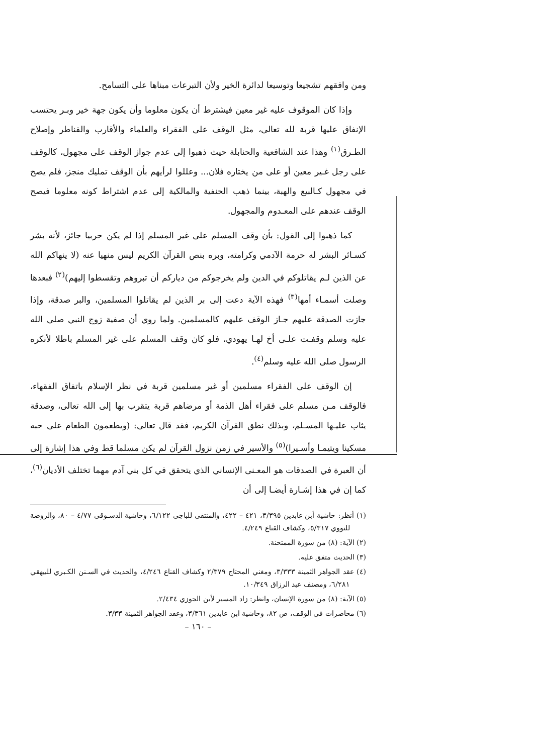ومن وافقهم تشجيعا وتوسيعا لدائرة الخير ولأن التبرعات مبناها على التسامح.
وإذا كان الموقوف عليه غير معين فيشترط أن يكون معلوما وأن يكون جهة خير وبـر يحتسب الإنفاق عليها قربة لله تعالى، مثل الوقف على الفقراء والعلماء والأقارب والقناطر وإصلاح الطـرق<sup>(١)</sup> وهذا عند الشافعية والحنابلة حيث ذهبوا إلى عدم جواز الوقف على مجهول، كالوقف على رجل غـير معين أو على من يختاره فلان... وعللوا لرأيهم بأن الوقف تمليك منجز، فلم يصح في مجهول كـالبيع والهبة، بينما ذهب الحنفية والمالكية إلى عدم اشتراط كونه معلوما فيصح الوقف عندهم على المعـدوم والمجهول.
كما ذهبوا إلى القول: بأن وقف المسلم على غير المسلم إذا لم يكن حربيا جائز، لأنه بشر كسـائر البشر له حرمة الآدمي وكرامته، وبره بنص القرآن الكريم ليس منهيا عنه (لا ينهاكم الله عن الذين لـم يقاتلوكم في الدين ولم يخرجوكم من دياركم أن تبروهم وتقسطوا إليهم)<sup>(٢)</sup> فبعدها وصلت أسمـاء أمها<sup>(٣)</sup> فهذه الآية دعت إلى بر الذين لم يقاتلوا المسلمين، والبر صدقة، وإذا جازت الصدقة عليهم جـاز الوقف عليهم كالمسلمين. ولما روي أن صفية زوج النبي صلى الله عليه وسلم وقفـت علـى أخ لهـا يهودي، فلو كان وقف المسلم على غير المسلم باطلا لأنكره الرسول صلى الله عليه وسلم<sup>(٤)</sup>.
إن الوقف على الفقراء مسلمين أو غير مسلمين قربة في نظر الإسلام باتفاق الفقهاء، فالوقف مـن مسلم على فقراء أهل الذمة أو مرضاهم قربة يتقرب بها إلى الله تعالى، وصدقة يثاب عليـها المسـلم، وبذلك نطق القرآن الكريم، فقد قال تعالى: (ويطعمون الطعام على حبه مسكينا ويتيمـا وأسـيرا)<sup>(٥)</sup> والأسير في زمن نزول القرآن لم يكن مسلما قط وفي هذا إشارة إلى أن العبرة في الصدقات هو المعـنى الإنساني الذي يتحقق في كل بني آدم مهما تختلف الأديان<sup>(٦)</sup>، كما إن في هذا إشـارة أيضـا إلى أن
(١) أنظر: حاشية أبن عابدين ٣/٣٩٥، ٤٢١ – ٤٢٢، والمنتقى للباجي ٦/١٢٢، وحاشية الدسـوقي ٤/٧٧ – ٨٠، والروضة للنووي ٥/٣١٧، وكشاف القناع ٤/٢٤٩.
(٢) الآية: (٨) من سورة الممتحنة.
(٣) الحديث متفق عليه.
(٤) عقد الجواهر الثمينة ٣/٣٣٣، ومغني المحتاج ٢/٣٧٩ وكشاف القناع ٤/٢٤٦، والحديث في السـنن الكـبري للبيهقي ٦/٢٨١، ومصنف عبد الرزاق ١٠/٣٤٩.
(٥) الآية: (٨) من سورة الإنسان، وانظر: زاد المسير لأبن الجوزي ٢/٤٣٤.
(٦) محاضرات في الوقف، ص ٨٢، وحاشية ابن عابدين ٣/٣٦١، وعقد الجواهر الثمينة ٣/٣٣.
– ١٦٠ –